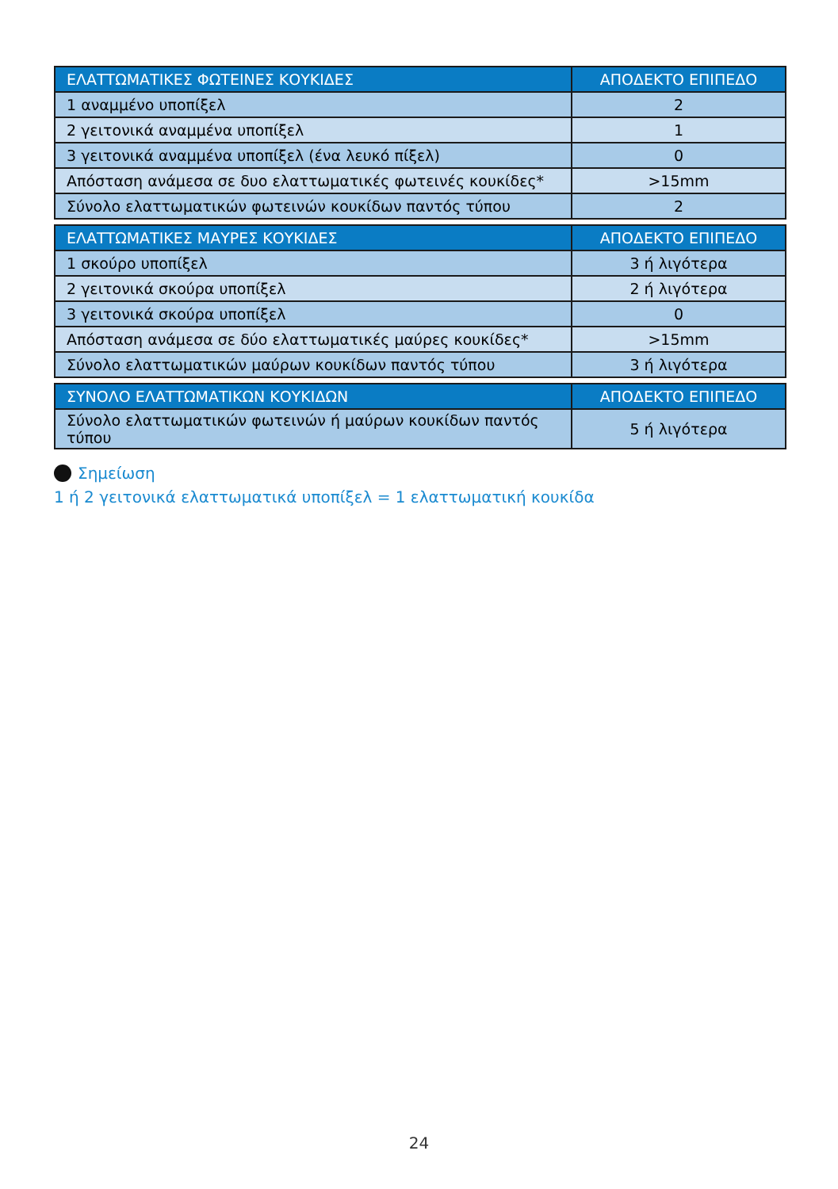| ΕΛΑΤΤΩΜΑΤΙΚΕΣ ΦΩΤΕΙΝΕΣ ΚΟΥΚΙΔΕΣ | ΑΠΟΔΕΚΤΟ ΕΠΙΠΕΔΟ |
| --- | --- |
| 1 αναμμένο υποπίξελ | 2 |
| 2 γειτονικά αναμμένα υποπίξελ | 1 |
| 3 γειτονικά αναμμένα υποπίξελ (ένα λευκό πίξελ) | 0 |
| Απόσταση ανάμεσα σε δυο ελαττωματικές φωτεινές κουκίδες* | >15mm |
| Σύνολο ελαττωματικών φωτεινών κουκίδων παντός τύπου | 2 |
| ΕΛΑΤΤΩΜΑΤΙΚΕΣ ΜΑΥΡΕΣ ΚΟΥΚΙΔΕΣ | ΑΠΟΔΕΚΤΟ ΕΠΙΠΕΔΟ |
| --- | --- |
| 1 σκούρο υποπίξελ | 3 ή λιγότερα |
| 2 γειτονικά σκούρα υποπίξελ | 2 ή λιγότερα |
| 3 γειτονικά σκούρα υποπίξελ | 0 |
| Απόσταση ανάμεσα σε δύο ελαττωματικές μαύρες κουκίδες* | >15mm |
| Σύνολο ελαττωματικών μαύρων κουκίδων παντός τύπου | 3 ή λιγότερα |
| ΣΥΝΟΛΟ ΕΛΑΤΤΩΜΑΤΙΚΩΝ ΚΟΥΚΙΔΩΝ | ΑΠΟΔΕΚΤΟ ΕΠΙΠΕΔΟ |
| --- | --- |
| Σύνολο ελαττωματικών φωτεινών ή μαύρων κουκίδων παντός τύπου | 5 ή λιγότερα |
Σημείωση
1 ή 2 γειτονικά ελαττωματικά υποπίξελ = 1 ελαττωματική κουκίδα
24